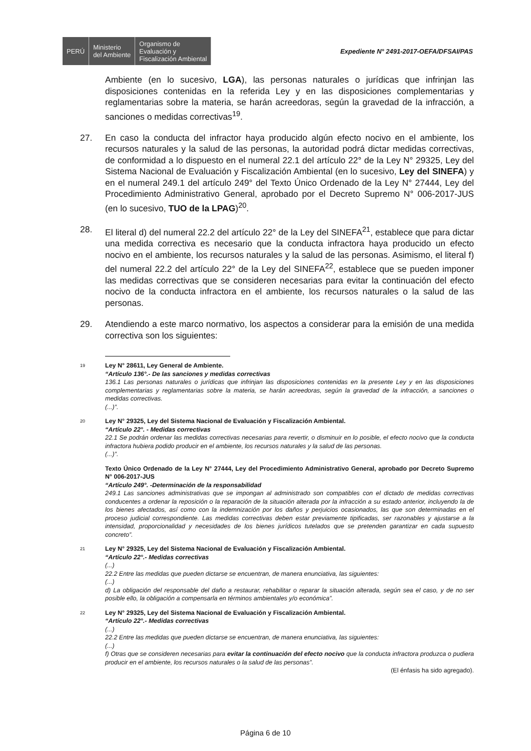PERÚ Ministerio
del Ambiente
Organismo de
Evaluación y
Fiscalización Ambiental
Expediente N° 2491-2017-OEFA/DFSAI/PAS
Ambiente (en lo sucesivo, LGA), las personas naturales o jurídicas que infrinjan las disposiciones contenidas en la referida Ley y en las disposiciones complementarias y reglamentarias sobre la materia, se harán acreedoras, según la gravedad de la infracción, a sanciones o medidas correctivas<sup>19</sup>.
27. En caso la conducta del infractor haya producido algún efecto nocivo en el ambiente, los recursos naturales y la salud de las personas, la autoridad podrá dictar medidas correctivas, de conformidad a lo dispuesto en el numeral 22.1 del artículo 22° de la Ley N° 29325, Ley del Sistema Nacional de Evaluación y Fiscalización Ambiental (en lo sucesivo, Ley del SINEFA) y en el numeral 249.1 del artículo 249° del Texto Único Ordenado de la Ley N° 27444, Ley del Procedimiento Administrativo General, aprobado por el Decreto Supremo N° 006-2017-JUS (en lo sucesivo, TUO de la LPAG)<sup>20</sup>.
28. El literal d) del numeral 22.2 del artículo 22° de la Ley del SINEFA<sup>21</sup>, establece que para dictar una medida correctiva es necesario que la conducta infractora haya producido un efecto nocivo en el ambiente, los recursos naturales y la salud de las personas. Asimismo, el literal f) del numeral 22.2 del artículo 22° de la Ley del SINEFA<sup>22</sup>, establece que se pueden imponer las medidas correctivas que se consideren necesarias para evitar la continuación del efecto nocivo de la conducta infractora en el ambiente, los recursos naturales o la salud de las personas.
29. Atendiendo a este marco normativo, los aspectos a considerar para la emisión de una medida correctiva son los siguientes:
19
Ley N° 28611, Ley General de Ambiente.
“Artículo 136°.- De las sanciones y medidas correctivas
136.1 Las personas naturales o jurídicas que infrinjan las disposiciones contenidas en la presente Ley y en las disposiciones complementarias y reglamentarias sobre la materia, se harán acreedoras, según la gravedad de la infracción, a sanciones o medidas correctivas.
(...)”.
20
Ley N° 29325, Ley del Sistema Nacional de Evaluación y Fiscalización Ambiental.
“Artículo 22°. - Medidas correctivas
22.1 Se podrán ordenar las medidas correctivas necesarias para revertir, o disminuir en lo posible, el efecto nocivo que la conducta infractora hubiera podido producir en el ambiente, los recursos naturales y la salud de las personas.
(...)”.
Texto Único Ordenado de la Ley N° 27444, Ley del Procedimiento Administrativo General, aprobado por Decreto Supremo N° 006-2017-JUS
“Artículo 249°. -Determinación de la responsabilidad
249.1 Las sanciones administrativas que se impongan al administrado son compatibles con el dictado de medidas correctivas conducentes a ordenar la reposición o la reparación de la situación alterada por la infracción a su estado anterior, incluyendo la de los bienes afectados, así como con la indemnización por los daños y perjuicios ocasionados, las que son determinadas en el proceso judicial correspondiente. Las medidas correctivas deben estar previamente tipificadas, ser razonables y ajustarse a la intensidad, proporcionalidad y necesidades de los bienes jurídicos tutelados que se pretenden garantizar en cada supuesto concreto”.
21
Ley N° 29325, Ley del Sistema Nacional de Evaluación y Fiscalización Ambiental.
“Artículo 22°.- Medidas correctivas
(...)
22.2 Entre las medidas que pueden dictarse se encuentran, de manera enunciativa, las siguientes:
(...)
d) La obligación del responsable del daño a restaurar, rehabilitar o reparar la situación alterada, según sea el caso, y de no ser posible ello, la obligación a compensarla en términos ambientales y/o económica”.
22
Ley N° 29325, Ley del Sistema Nacional de Evaluación y Fiscalización Ambiental.
“Artículo 22°.- Medidas correctivas
(...)
22.2 Entre las medidas que pueden dictarse se encuentran, de manera enunciativa, las siguientes:
(...)
f) Otras que se consideren necesarias para evitar la continuación del efecto nocivo que la conducta infractora produzca o pudiera producir en el ambiente, los recursos naturales o la salud de las personas”.
(El énfasis ha sido agregado).
Página 6 de 10